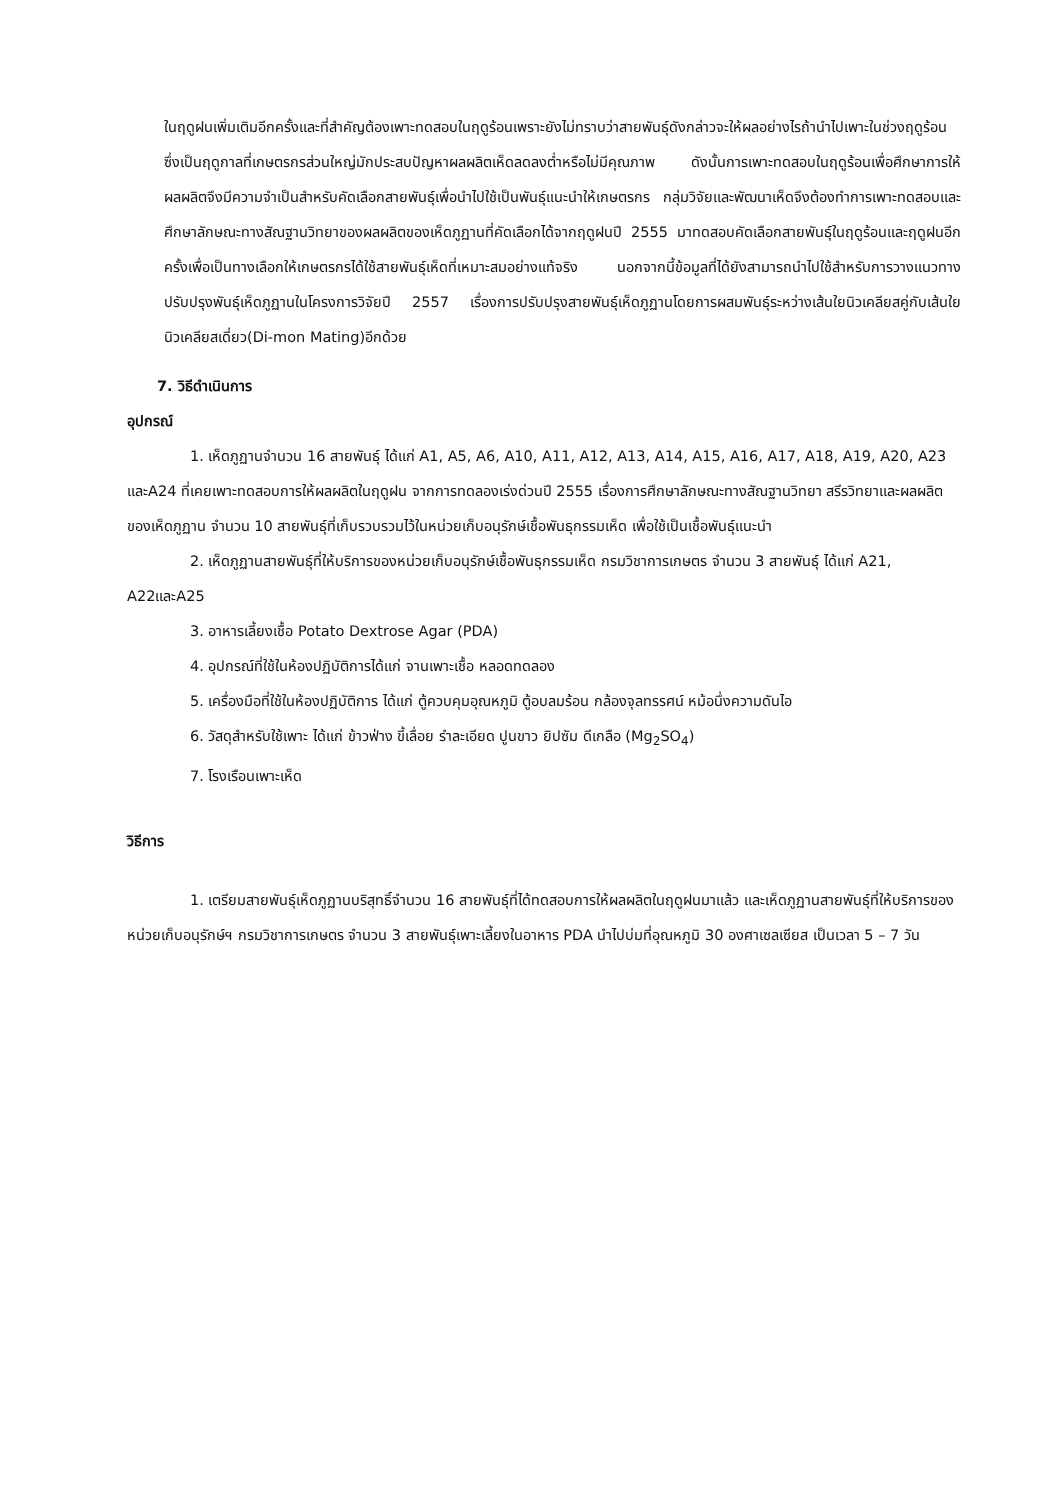ในฤดูฝนเพิ่มเติมอีกครั้งและที่สำคัญต้องเพาะทดสอบในฤดูร้อนเพราะยังไม่ทราบว่าสายพันธุ์ดังกล่าวจะให้ผลอย่างไรถ้านำไปเพาะในช่วงฤดูร้อนซึ่งเป็นฤดูกาลที่เกษตรกรส่วนใหญ่มักประสบปัญหาผลผลิตเห็ดลดลงต่ำหรือไม่มีคุณภาพ ดังนั้นการเพาะทดสอบในฤดูร้อนเพื่อศึกษาการให้ผลผลิตจึงมีความจำเป็นสำหรับคัดเลือกสายพันธุ์เพื่อนำไปใช้เป็นพันธุ์แนะนำให้เกษตรกร กลุ่มวิจัยและพัฒนาเห็ดจึงต้องทำการเพาะทดสอบและศึกษาลักษณะทางสัณฐานวิทยาของผลผลิตของเห็ดภูฏานที่คัดเลือกได้จากฤดูฝนปี 2555 มาทดสอบคัดเลือกสายพันธุ์ในฤดูร้อนและฤดูฝนอีกครั้งเพื่อเป็นทางเลือกให้เกษตรกรได้ใช้สายพันธุ์เห็ดที่เหมาะสมอย่างแท้จริง นอกจากนี้ข้อมูลที่ได้ยังสามารถนำไปใช้สำหรับการวางแนวทางปรับปรุงพันธุ์เห็ดภูฏานในโครงการวิจัยปี 2557 เรื่องการปรับปรุงสายพันธุ์เห็ดภูฏานโดยการผสมพันธุ์ระหว่างเส้นใยนิวเคลียสคู่กับเส้นใยนิวเคลียสเดี่ยว(Di-mon Mating)อีกด้วย
7. วิธีดำเนินการ
อุปกรณ์
1. เห็ดภูฏานจำนวน 16 สายพันธุ์ ได้แก่ A1, A5, A6, A10, A11, A12, A13, A14, A15, A16, A17, A18, A19, A20, A23 และA24 ที่เคยเพาะทดสอบการให้ผลผลิตในฤดูฝน จากการทดลองเร่งด่วนปี 2555 เรื่องการศึกษาลักษณะทางสัณฐานวิทยา สรีรวิทยาและผลผลิตของเห็ดภูฏาน จำนวน 10 สายพันธุ์ที่เก็บรวบรวมไว้ในหน่วยเก็บอนุรักษ์เชื้อพันธุกรรมเห็ด เพื่อใช้เป็นเชื้อพันธุ์แนะนำ
2. เห็ดภูฏานสายพันธุ์ที่ให้บริการของหน่วยเก็บอนุรักษ์เชื้อพันธุกรรมเห็ด กรมวิชาการเกษตร จำนวน 3 สายพันธุ์ ได้แก่ A21, A22และA25
3. อาหารเลี้ยงเชื้อ Potato Dextrose Agar (PDA)
4. อุปกรณ์ที่ใช้ในห้องปฏิบัติการได้แก่ จานเพาะเชื้อ หลอดทดลอง
5. เครื่องมือที่ใช้ในห้องปฏิบัติการ ได้แก่ ตู้ควบคุมอุณหภูมิ ตู้อบลมร้อน กล้องจุลทรรศน์ หม้อนึ่งความดันไอ
6. วัสดุสำหรับใช้เพาะ ได้แก่ ข้าวฟ่าง ขี้เลื่อย รำละเอียด ปูนขาว ยิปซัม ดีเกลือ (Mg<sub>2</sub>SO<sub>4</sub>)
7. โรงเรือนเพาะเห็ด
วิธีการ
1. เตรียมสายพันธุ์เห็ดภูฏานบริสุทธิ์จำนวน 16 สายพันธุ์ที่ได้ทดสอบการให้ผลผลิตในฤดูฝนมาแล้ว และเห็ดภูฏานสายพันธุ์ที่ให้บริการของหน่วยเก็บอนุรักษ์ฯ กรมวิชาการเกษตร จำนวน 3 สายพันธุ์เพาะเลี้ยงในอาหาร PDA นำไปบ่มที่อุณหภูมิ 30 องศาเซลเซียส เป็นเวลา 5 – 7 วัน